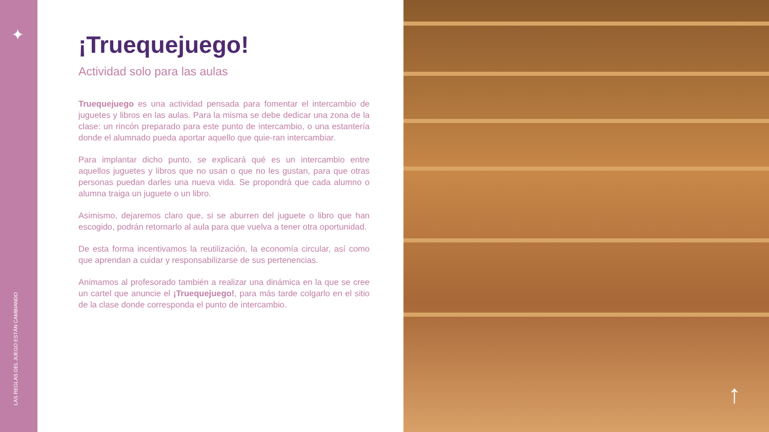✦
LAS REGLAS DEL JUEGO ESTÁN CAMBIANDO
¡Truequejuego!
Actividad solo para las aulas
Truequejuego es una actividad pensada para fomentar el intercambio de juguetes y libros en las aulas. Para la misma se debe dedicar una zona de la clase: un rincón preparado para este punto de intercambio, o una estantería donde el alumnado pueda aportar aquello que quie-ran intercambiar.
Para implantar dicho punto, se explicará qué es un intercambio entre aquellos juguetes y libros que no usan o que no les gustan, para que otras personas puedan darles una nueva vida. Se propondrá que cada alumno o alumna traiga un juguete o un libro.
Asimismo, dejaremos claro que, si se aburren del juguete o libro que han escogido, podrán retornarlo al aula para que vuelva a tener otra oportunidad.
De esta forma incentivamos la reutilización, la economía circular, así como que aprendan a cuidar y responsabilizarse de sus pertenencias.
Animamos al profesorado también a realizar una dinámica en la que se cree un cartel que anuncie el ¡Truequejuego!, para más tarde colgarlo en el sitio de la clase donde corresponda el punto de intercambio.
↑